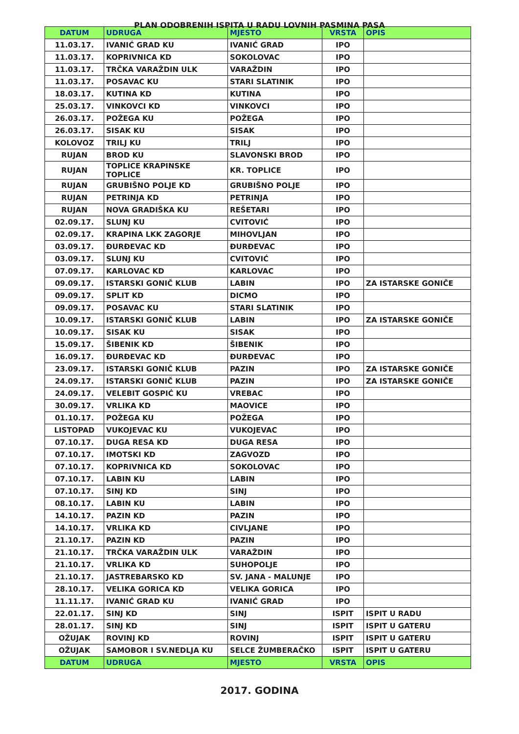PLAN ODOBRENIH ISPITA U RADU LOVNIH PASMINA PASA
| DATUM | UDRUGA | MJESTO | VRSTA | OPIS |
| --- | --- | --- | --- | --- |
| 11.03.17. | IVANIĆ GRAD KU | IVANIĆ GRAD | IPO | |
| 11.03.17. | KOPRIVNICA KD | SOKOLOVAC | IPO | |
| 11.03.17. | TRČKA VARAŽDIN ULK | VARAŽDIN | IPO | |
| 11.03.17. | POSAVAC KU | STARI SLATINIK | IPO | |
| 18.03.17. | KUTINA KD | KUTINA | IPO | |
| 25.03.17. | VINKOVCI KD | VINKOVCI | IPO | |
| 26.03.17. | POŽEGA KU | POŽEGA | IPO | |
| 26.03.17. | SISAK KU | SISAK | IPO | |
| KOLOVOZ | TRILJ KU | TRILJ | IPO | |
| RUJAN | BROD KU | SLAVONSKI BROD | IPO | |
| RUJAN | TOPLICE KRAPINSKE TOPLICE | KR. TOPLICE | IPO | |
| RUJAN | GRUBIŠNO POLJE KD | GRUBIŠNO POLJE | IPO | |
| RUJAN | PETRINJA KD | PETRINJA | IPO | |
| RUJAN | NOVA GRADIŠKA KU | REŠETARI | IPO | |
| 02.09.17. | SLUNJ KU | CVITOVIĆ | IPO | |
| 02.09.17. | KRAPINA LKK ZAGORJE | MIHOVLJAN | IPO | |
| 03.09.17. | ĐURĐEVAC KD | ĐURĐEVAC | IPO | |
| 03.09.17. | SLUNJ KU | CVITOVIĆ | IPO | |
| 07.09.17. | KARLOVAC KD | KARLOVAC | IPO | |
| 09.09.17. | ISTARSKI GONIČ KLUB | LABIN | IPO | ZA ISTARSKE GONIČE |
| 09.09.17. | SPLIT KD | DICMO | IPO | |
| 09.09.17. | POSAVAC KU | STARI SLATINIK | IPO | |
| 10.09.17. | ISTARSKI GONIČ KLUB | LABIN | IPO | ZA ISTARSKE GONIČE |
| 10.09.17. | SISAK KU | SISAK | IPO | |
| 15.09.17. | ŠIBENIK KD | ŠIBENIK | IPO | |
| 16.09.17. | ĐURĐEVAC KD | ĐURĐEVAC | IPO | |
| 23.09.17. | ISTARSKI GONIČ KLUB | PAZIN | IPO | ZA ISTARSKE GONIČE |
| 24.09.17. | ISTARSKI GONIČ KLUB | PAZIN | IPO | ZA ISTARSKE GONIČE |
| 24.09.17. | VELEBIT GOSPIĆ KU | VREBAC | IPO | |
| 30.09.17. | VRLIKA KD | MAOVICE | IPO | |
| 01.10.17. | POŽEGA KU | POŽEGA | IPO | |
| LISTOPAD | VUKOJEVAC KU | VUKOJEVAC | IPO | |
| 07.10.17. | DUGA RESA KD | DUGA RESA | IPO | |
| 07.10.17. | IMOTSKI KD | ZAGVOZD | IPO | |
| 07.10.17. | KOPRIVNICA KD | SOKOLOVAC | IPO | |
| 07.10.17. | LABIN KU | LABIN | IPO | |
| 07.10.17. | SINJ KD | SINJ | IPO | |
| 08.10.17. | LABIN KU | LABIN | IPO | |
| 14.10.17. | PAZIN KD | PAZIN | IPO | |
| 14.10.17. | VRLIKA KD | CIVLJANE | IPO | |
| 21.10.17. | PAZIN KD | PAZIN | IPO | |
| 21.10.17. | TRČKA VARAŽDIN ULK | VARAŽDIN | IPO | |
| 21.10.17. | VRLIKA KD | SUHOPOLJE | IPO | |
| 21.10.17. | JASTREBARSKO KD | SV. JANA - MALUNJE | IPO | |
| 28.10.17. | VELIKA GORICA KD | VELIKA GORICA | IPO | |
| 11.11.17. | IVANIĆ GRAD KU | IVANIĆ GRAD | IPO | |
| 22.01.17. | SINJ KD | SINJ | ISPIT | ISPIT U RADU |
| 28.01.17. | SINJ KD | SINJ | ISPIT | ISPIT U GATERU |
| OŽUJAK | ROVINJ KD | ROVINJ | ISPIT | ISPIT U GATERU |
| OŽUJAK | SAMOBOR I SV.NEDLJA KU | SELCE ŽUMBERAČKO | ISPIT | ISPIT U GATERU |
| DATUM | UDRUGA | MJESTO | VRSTA | OPIS |
2017. GODINA